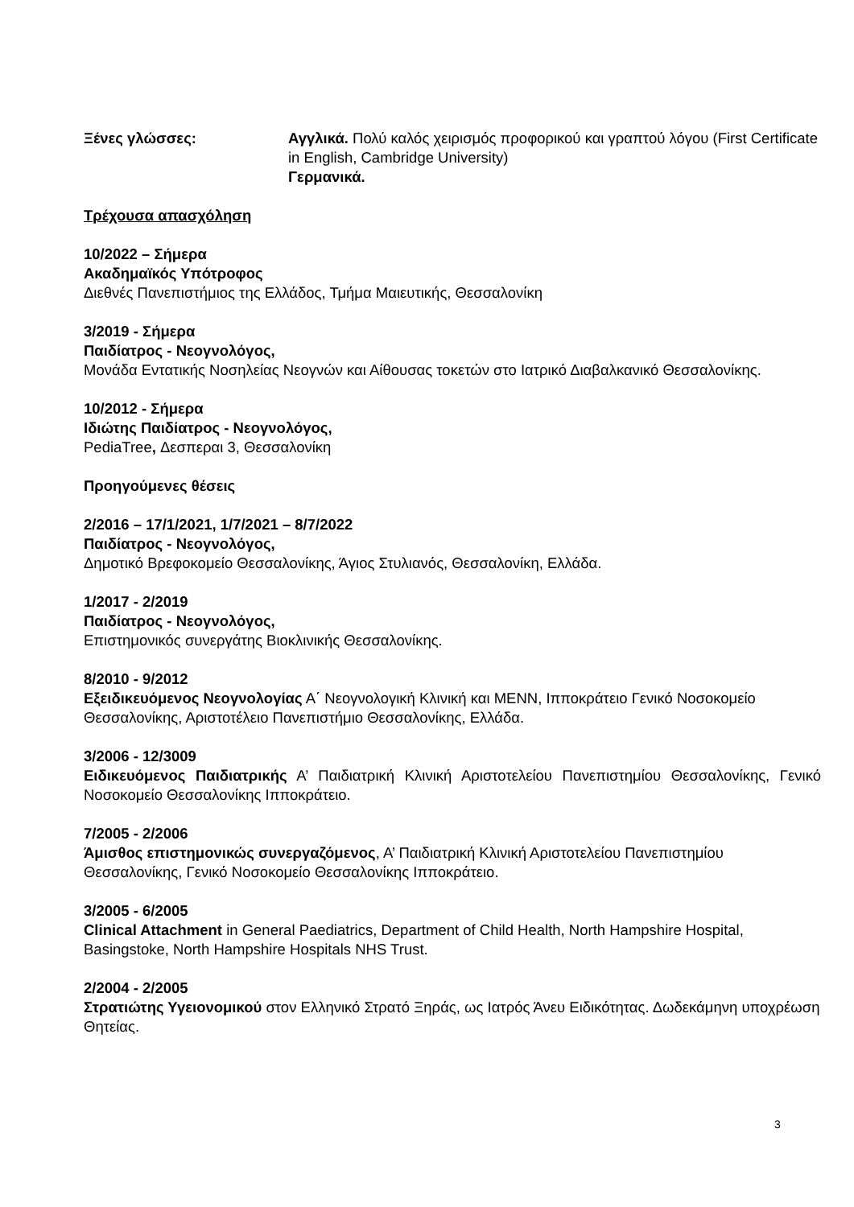Ξένες γλώσσες: Αγγλικά. Πολύ καλός χειρισμός προφορικού και γραπτού λόγου (First Certificate in English, Cambridge University)
Γερμανικά.
Τρέχουσα απασχόληση
10/2022 – Σήμερα
Ακαδημαϊκός Υπότροφος
Διεθνές Πανεπιστήμιος της Ελλάδος, Τμήμα Μαιευτικής, Θεσσαλονίκη
3/2019 - Σήμερα
Παιδίατρος - Νεογνολόγος,
Μονάδα Εντατικής Νοσηλείας Νεογνών και Αίθουσας τοκετών στο Ιατρικό Διαβαλκανικό Θεσσαλονίκης.
10/2012 - Σήμερα
Ιδιώτης Παιδίατρος - Νεογνολόγος,
PediaTree, Δεσπεραι 3, Θεσσαλονίκη
Προηγούμενες θέσεις
2/2016 – 17/1/2021, 1/7/2021 – 8/7/2022
Παιδίατρος - Νεογνολόγος,
Δημοτικό Βρεφοκομείο Θεσσαλονίκης, Άγιος Στυλιανός, Θεσσαλονίκη, Ελλάδα.
1/2017 - 2/2019
Παιδίατρος - Νεογνολόγος,
Επιστημονικός συνεργάτης Βιοκλινικής Θεσσαλονίκης.
8/2010 - 9/2012
Εξειδικευόμενος Νεογνολογίας Α΄ Νεογνολογική Κλινική και ΜΕΝΝ, Ιπποκράτειο Γενικό Νοσοκομείο Θεσσαλονίκης, Αριστοτέλειο Πανεπιστήμιο Θεσσαλονίκης, Ελλάδα.
3/2006 - 12/3009
Ειδικευόμενος Παιδιατρικής Α’ Παιδιατρική Κλινική Αριστοτελείου Πανεπιστημίου Θεσσαλονίκης, Γενικό Νοσοκομείο Θεσσαλονίκης Ιπποκράτειο.
7/2005 - 2/2006
Άμισθος επιστημονικώς συνεργαζόμενος, Α’ Παιδιατρική Κλινική Αριστοτελείου Πανεπιστημίου Θεσσαλονίκης, Γενικό Νοσοκομείο Θεσσαλονίκης Ιπποκράτειο.
3/2005 - 6/2005
Clinical Attachment in General Paediatrics, Department of Child Health, North Hampshire Hospital, Basingstoke, North Hampshire Hospitals NHS Trust.
2/2004 - 2/2005
Στρατιώτης Υγειονομικού στον Ελληνικό Στρατό Ξηράς, ως Ιατρός Άνευ Ειδικότητας. Δωδεκάμηνη υποχρέωση Θητείας.
3